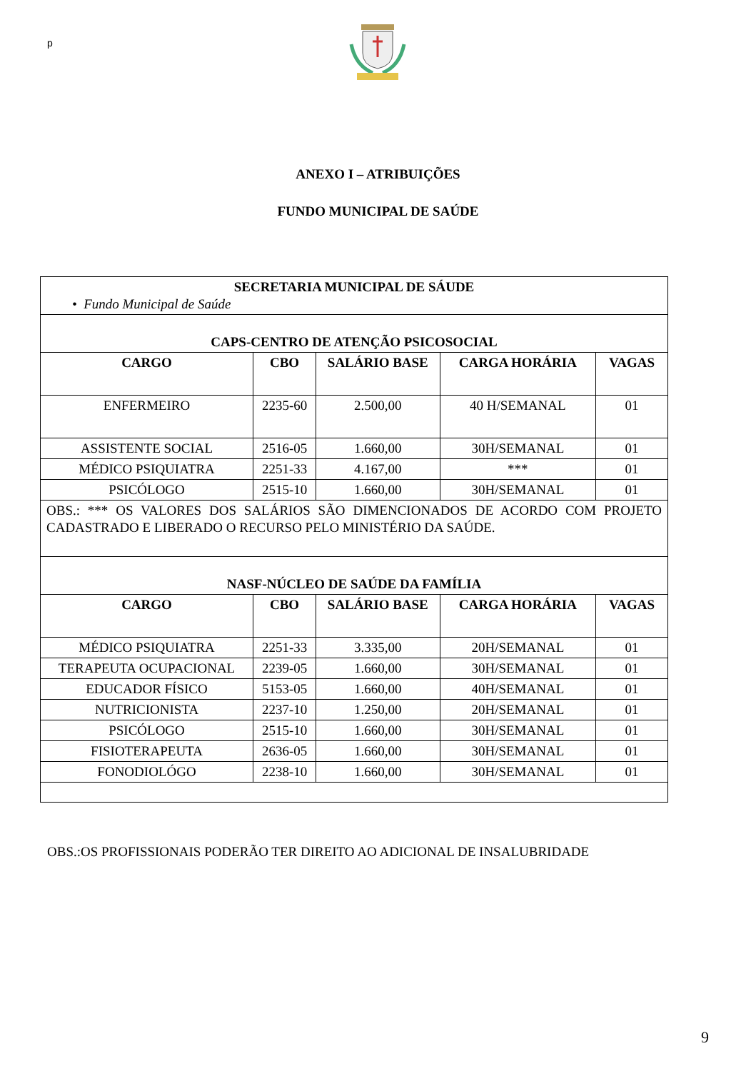p
ANEXO I – ATRIBUIÇÕES
FUNDO MUNICIPAL DE SAÚDE
| SECRETARIA MUNICIPAL DE SÁUDE • Fundo Municipal de Saúde | | | | |
| CAPS-CENTRO DE ATENÇÃO PSICOSOCIAL | | | | |
| CARGO | CBO | SALÁRIO BASE | CARGA HORÁRIA | VAGAS |
| ENFERMEIRO | 2235-60 | 2.500,00 | 40 H/SEMANAL | 01 |
| ASSISTENTE SOCIAL | 2516-05 | 1.660,00 | 30H/SEMANAL | 01 |
| MÉDICO PSIQUIATRA | 2251-33 | 4.167,00 | *** | 01 |
| PSICÓLOGO | 2515-10 | 1.660,00 | 30H/SEMANAL | 01 |
| OBS.: *** OS VALORES DOS SALÁRIOS SÃO DIMENCIONADOS DE ACORDO COM PROJETO CADASTRADO E LIBERADO O RECURSO PELO MINISTÉRIO DA SAÚDE. | | | | |
| NASF-NÚCLEO DE SAÚDE DA FAMÍLIA | | | | |
| CARGO | CBO | SALÁRIO BASE | CARGA HORÁRIA | VAGAS |
| MÉDICO PSIQUIATRA | 2251-33 | 3.335,00 | 20H/SEMANAL | 01 |
| TERAPEUTA OCUPACIONAL | 2239-05 | 1.660,00 | 30H/SEMANAL | 01 |
| EDUCADOR FÍSICO | 5153-05 | 1.660,00 | 40H/SEMANAL | 01 |
| NUTRICIONISTA | 2237-10 | 1.250,00 | 20H/SEMANAL | 01 |
| PSICÓLOGO | 2515-10 | 1.660,00 | 30H/SEMANAL | 01 |
| FISIOTERAPEUTA | 2636-05 | 1.660,00 | 30H/SEMANAL | 01 |
| FONODIOLÓGO | 2238-10 | 1.660,00 | 30H/SEMANAL | 01 |
OBS.:OS PROFISSIONAIS PODERÃO TER DIREITO AO ADICIONAL DE INSALUBRIDADE
9